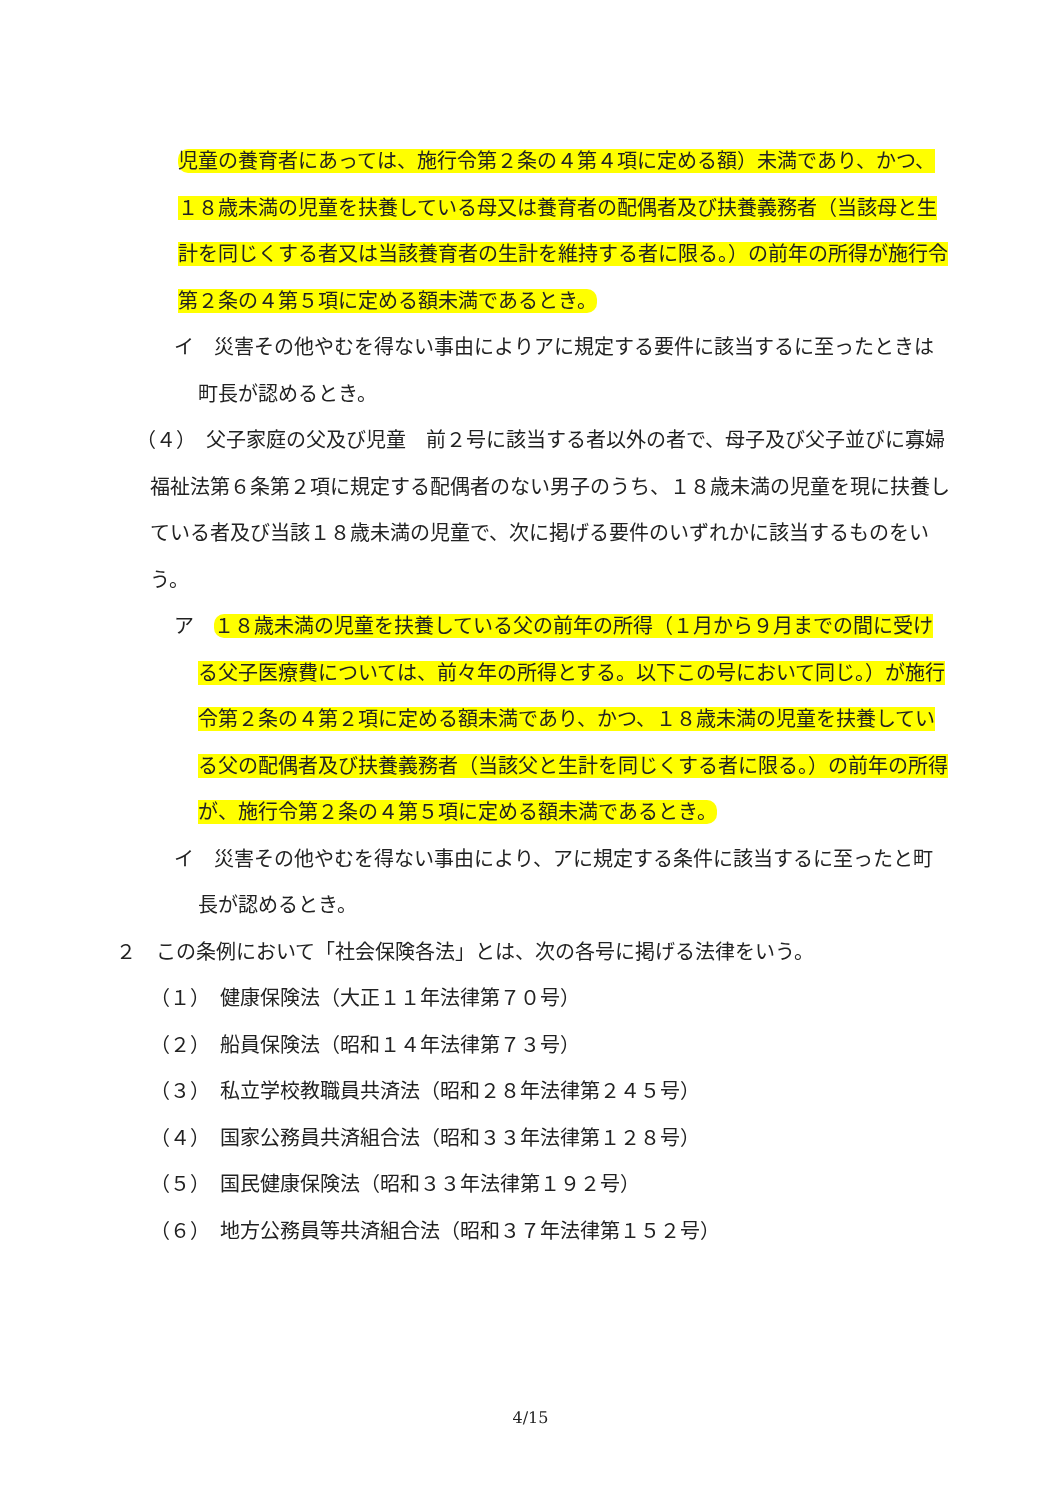児童の養育者にあっては、施行令第２条の４第４項に定める額）未満であり、かつ、１８歳未満の児童を扶養している母又は養育者の配偶者及び扶養義務者（当該母と生計を同じくする者又は当該養育者の生計を維持する者に限る。）の前年の所得が施行令第２条の４第５項に定める額未満であるとき。
イ　災害その他やむを得ない事由によりアに規定する要件に該当するに至ったときは町長が認めるとき。
（４）　父子家庭の父及び児童　前２号に該当する者以外の者で、母子及び父子並びに寡婦福祉法第６条第２項に規定する配偶者のない男子のうち、１８歳未満の児童を現に扶養している者及び当該１８歳未満の児童で、次に掲げる要件のいずれかに該当するものをいう。
ア　１８歳未満の児童を扶養している父の前年の所得（１月から９月までの間に受ける父子医療費については、前々年の所得とする。以下この号において同じ。）が施行令第２条の４第２項に定める額未満であり、かつ、１８歳未満の児童を扶養している父の配偶者及び扶養義務者（当該父と生計を同じくする者に限る。）の前年の所得が、施行令第２条の４第５項に定める額未満であるとき。
イ　災害その他やむを得ない事由により、アに規定する条件に該当するに至ったと町長が認めるとき。
２　この条例において「社会保険各法」とは、次の各号に掲げる法律をいう。
（１）　健康保険法（大正１１年法律第７０号）
（２）　船員保険法（昭和１４年法律第７３号）
（３）　私立学校教職員共済法（昭和２８年法律第２４５号）
（４）　国家公務員共済組合法（昭和３３年法律第１２８号）
（５）　国民健康保険法（昭和３３年法律第１９２号）
（６）　地方公務員等共済組合法（昭和３７年法律第１５２号）
4/15